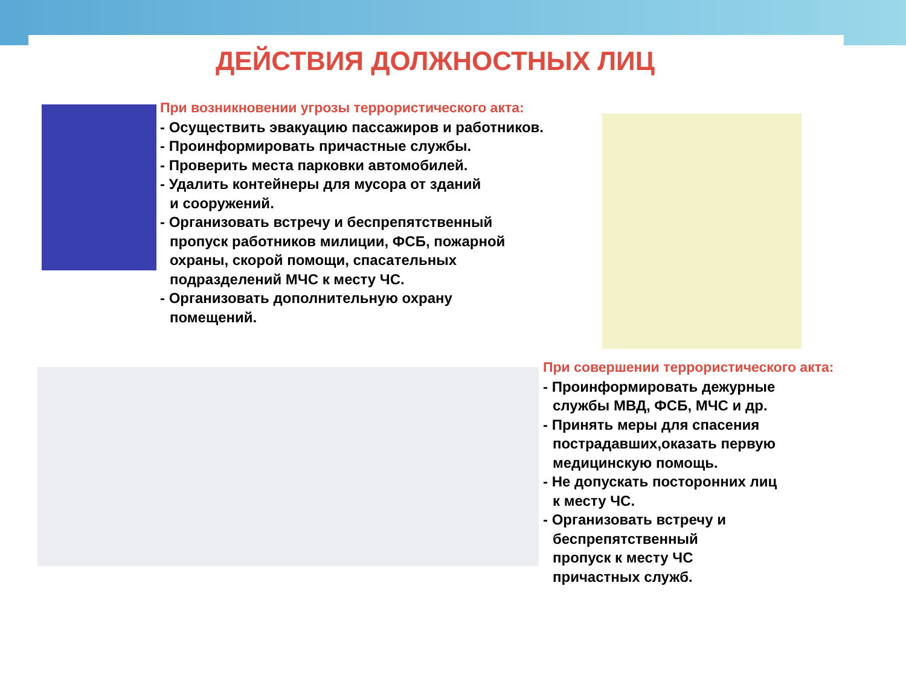ДЕЙСТВИЯ ДОЛЖНОСТНЫХ ЛИЦ
При возникновении угрозы террористического акта:
- Осуществить эвакуацию пассажиров и работников.
- Проинформировать причастные службы.
- Проверить места парковки автомобилей.
- Удалить контейнеры для мусора от зданий
и сооружений.
- Организовать встречу и беспрепятственный
пропуск работников милиции, ФСБ, пожарной
охраны, скорой помощи, спасательных
подразделений МЧС к месту ЧС.
- Организовать дополнительную охрану
помещений.
При совершении террористического акта:
- Проинформировать дежурные
службы МВД, ФСБ, МЧС и др.
- Принять меры для спасения
пострадавших,оказать первую
медицинскую помощь.
- Не допускать посторонних лиц
к месту ЧС.
- Организовать встречу и
беспрепятственный
пропуск к месту ЧС
причастных служб.